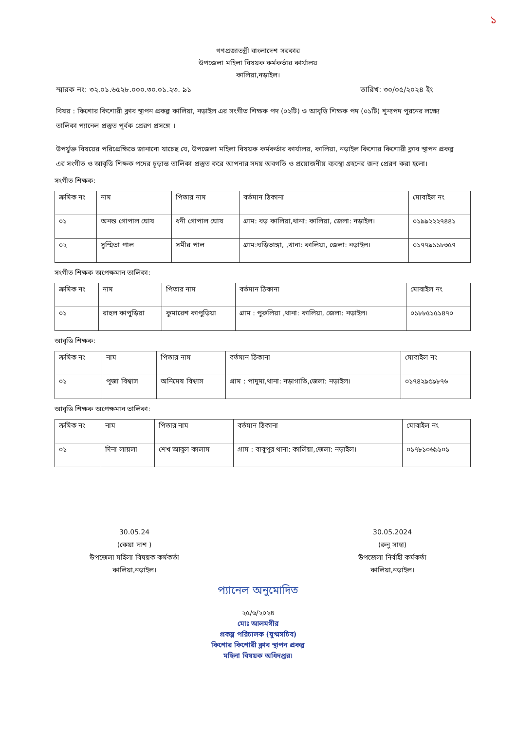১
গণপ্রজাতন্ত্রী বাংলাদেশ সরকার
উপজেলা মহিলা বিষয়ক কর্মকর্তার কার্যালয়
কালিয়া,নড়াইল।
স্মারক নং: ৩২.০১.৬৫২৮.০০০.৩০.০১.২৩. ৯১ তারিখ: ৩০/০৫/২০২৪ ইং
বিষয় : কিশোর কিশোরী ক্লাব স্থাপন প্রকল্প কালিয়া, নড়াইল এর সংগীত শিক্ষক পদ (০২টি) ও আবৃত্তি শিক্ষক পদ (০১টি) শূন্যপদ পূরনের লক্ষ্যে তালিকা প্যানেল প্রস্তুত পূর্বক প্রেরণ প্রসঙ্গে ।
উপর্যুক্ত বিষয়ের পরিপ্রেক্ষিতে জানানো যাচেছ যে, উপজেলা মহিলা বিষয়ক কর্মকর্তার কার্যালয়, কালিয়া, নড়াইল কিশোর কিশোরী ক্লাব স্থাপন প্রকল্প এর সংগীত ও আবৃত্তি শিক্ষক পদের চূড়ান্ত তালিকা প্রস্তুত করে আপনার সদয় অবগতি ও প্রয়োজনীয় ব্যবস্থা গ্রহনের জন্য প্রেরণ করা হলো।
সংগীত শিক্ষক:
| ক্রমিক নং | নাম | পিতার নাম | বর্তমান ঠিকানা | মোবাইল নং |
| --- | --- | --- | --- | --- |
| ০১ | অনন্ত গোপাল ঘোষ | ধনী গোপাল ঘোষ | গ্রাম: বড় কালিয়া,থানা: কালিয়া, জেলা: নড়াইল। | ০১৯৯২২২৭৪৪১ |
| ০২ | সুস্মিতা পাল | সমীর পাল | গ্রাম:ঘড়িভাঙ্গা, ,থানা: কালিয়া, জেলা: নড়াইল। | ০১৭৭৯১১৮৩৫৭ |
সংগীত শিক্ষক অপেক্ষমান তালিকা:
| ক্রমিক নং | নাম | পিতার নাম | বর্তমান ঠিকানা | মোবাইল নং |
| --- | --- | --- | --- | --- |
| ০১ | রাহুল কাপুড়িয়া | কুমারেশ কাপুড়িয়া | গ্রাম : পুরুলিয়া ,থানা: কালিয়া, জেলা: নড়াইল। | ০১৮৮৫১৫১৪৭০ |
আবৃত্তি শিক্ষক:
| ক্রমিক নং | নাম | পিতার নাম | বর্তমান ঠিকানা | মোবাইল নং |
| --- | --- | --- | --- | --- |
| ০১ | পূজা বিশ্বাস | অনিমেষ বিশ্বাস | গ্রাম : পাদুমা,থানা: নড়াগাতি,জেলা: নড়াইল। | ০১৭৪২৯৫৯৮৭৬ |
আবৃত্তি শিক্ষক অপেক্ষমান তালিকা:
| ক্রমিক নং | নাম | পিতার নাম | বর্তমান ঠিকানা | মোবাইল নং |
| --- | --- | --- | --- | --- |
| ০১ | দিনা লায়লা | শেখ আবুল কালাম | গ্রাম : বাবুপুর থানা: কালিয়া,জেলা: নড়াইল। | ০১৭৮১০৬৯১০১ |
30.05.24
(কেয়া দাশ )
উপজেলা মহিলা বিষয়ক কর্মকর্তা
কালিয়া,নড়াইল।
30.05.2024
(রুনু সাহা)
উপজেলা নির্বাহী কর্মকর্তা
কালিয়া,নড়াইল।
প্যানেল অনুমোদিত
২৫/৬/২০২৪
মোঃ আলমগীর
প্রকল্প পরিচালক (যুগ্মসচিব)
কিশোর কিশোরী ক্লাব স্থাপন প্রকল্প
মহিলা বিষয়ক অধিদপ্তর।